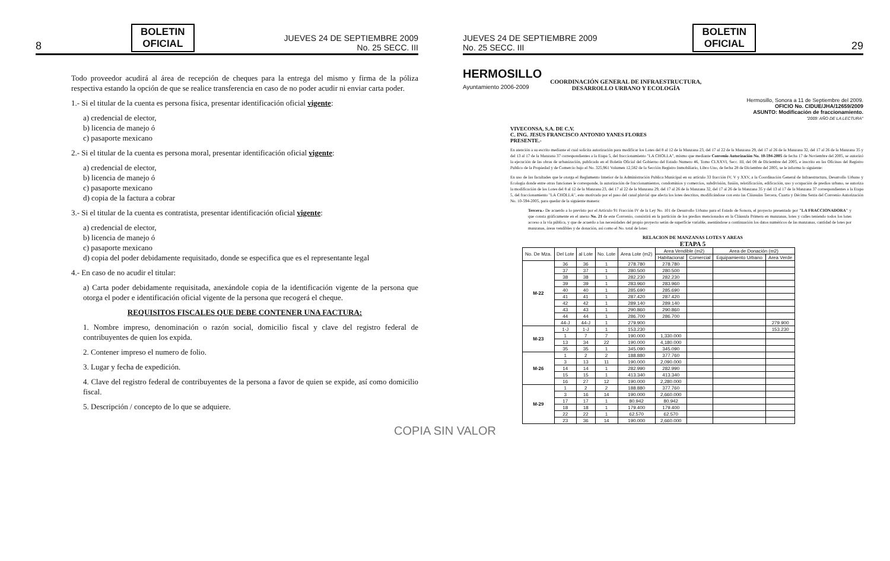8
BOLETIN
OFICIAL
JUEVES 24 DE SEPTIEMBRE 2009
No. 25 SECC. III
Todo proveedor acudirá al área de recepción de cheques para la entrega del mismo y firma de la póliza respectiva estando la opción de que se realice transferencia en caso de no poder acudir ni enviar carta poder.
1.- Si el titular de la cuenta es persona física, presentar identificación oficial vigente:
a) credencial de elector,
b) licencia de manejo ó
c) pasaporte mexicano
2.- Si el titular de la cuenta es persona moral, presentar identificación oficial vigente:
a) credencial de elector,
b) licencia de manejo ó
c) pasaporte mexicano
d) copia de la factura a cobrar
3.- Si el titular de la cuenta es contratista, presentar identificación oficial vigente:
a) credencial de elector,
b) licencia de manejo ó
c) pasaporte mexicano
d) copia del poder debidamente requisitado, donde se especifica que es el representante legal
4.- En caso de no acudir el titular:
a) Carta poder debidamente requisitada, anexándole copia de la identificación vigente de la persona que otorga el poder e identificación oficial vigente de la persona que recogerá el cheque.
REQUISITOS FISCALES QUE DEBE CONTENER UNA FACTURA:
1. Nombre impreso, denominación o razón social, domicilio fiscal y clave del registro federal de contribuyentes de quien los expida.
2. Contener impreso el numero de folio.
3. Lugar y fecha de expedición.
4. Clave del registro federal de contribuyentes de la persona a favor de quien se expide, así como domicilio fiscal.
5. Descripción / concepto de lo que se adquiere.
JUEVES 24 DE SEPTIEMBRE 2009
No. 25 SECC. III
BOLETIN
OFICIAL
29
HERMOSILLO
Ayuntamiento 2006-2009
COORDINACIÓN GENERAL DE INFRAESTRUCTURA,
DESARROLLO URBANO Y ECOLOGÍA
Hermosillo, Sonora a 11 de Septiembre del 2009.
OFICIO No. CIDUE/JHA/12659/2009
ASUNTO: Modificación de fraccionamiento.
"2009: AÑO DE LA LECTURA"
VIVECONSA, S.A. DE C.V.
C. ING. JESUS FRANCISCO ANTONIO YANES FLORES
PRESENTE.-
En atención a su escrito mediante el cual solicita autorización para modificar los Lotes del 8 al 12 de la Manzana 23, del 17 al 22 de la Manzana 29, del 17 al 26 de la Manzana 32, del 17 al 26 de la Manzana 35 y del 13 al 17 de la Manzana 37 correspondientes a la Etapa 5, del fraccionamiento "LA CHOLLA", mismo que mediante Convenio Autorización No. 10-594-2005 de fecha 17 de Noviembre del 2005, se autorizó la ejecución de las obras de urbanización, publicado en el Boletín Oficial del Gobierno del Estado Numero 46, Tomo CLXXVI, Secc. III, del 08 de Diciembre del 2005, e inscrito en las Oficinas del Registro Publico de la Propiedad y de Comercio bajo el No. 325,961 Volumen 12,582 de la Sección Registro Inmobiliario, Libro Uno, de fecha 28 de Diciembre del 2005, se le informa lo siguiente:
En uso de las facultades que le otorga el Reglamento Interior de la Administración Publica Municipal en su artículo 33 fracción IV, V y XXV, a la Coordinación General de Infraestructura, Desarrollo Urbano y Ecología donde entre otras funciones le corresponde, la autorización de fraccionamientos, condominios y comercios, subdivisión, fusión, relotificación, edificación, uso y ocupación de predios urbano, se autoriza la modificación de los Lotes del 8 al 12 de la Manzana 23, del 17 al 22 de la Manzana 29, del 17 al 26 de la Manzana 32, del 17 al 26 de la Manzana 35 y del 13 al 17 de la Manzana 37 correspondientes a la Etapa 5, del fraccionamiento "LA CHOLLA", esto motivado por el paso del canal pluvial que afecta los lotes descritos, modificándose con esto las Cláusulas Tercera, Cuarta y Décima Sexta del Convenio Autorización No. 10-594-2005, para quedar de la siguiente manera:
Tercera.- De acuerdo a lo previsto por el Artículo 91 Fracción IV de la Ley No. 101 de Desarrollo Urbano para el Estado de Sonora, el proyecto presentado por "LA FRACCIONADORA" y que consta gráficamente en el anexo No. 21 de este Convenio, consistirá en la partición de los predios mencionados en la Cláusula Primera en manzanas, lotes y calles teniendo todos los lotes acceso a la vía pública, y que de acuerdo a las necesidades del propio proyecto serán de superficie variable, asentándose a continuación los datos numéricos de las manzanas, cantidad de lotes por manzanas, áreas vendibles y de donación, así como el No. total de lotes:
RELACION DE MANZANAS LOTES Y AREAS
ETAPA 5
| No. De Mza. | Del Lote | al Lote | No. Lote | Area Lote (m2) | Area Vendible (m2) | | Area de Donación (m2) | |
| --- | --- | --- | --- | --- | --- | --- | --- | --- |
| | | | | | Habitacional | Comercial | Equipamiento Urbano | Area Verde |
| M-22 | 36 | 36 | 1 | 278.780 | 278.780 | | | |
| | 37 | 37 | 1 | 280.500 | 280.500 | | | |
| | 38 | 38 | 1 | 282.230 | 282.230 | | | |
| | 39 | 39 | 1 | 283.960 | 283.960 | | | |
| | 40 | 40 | 1 | 285.690 | 285.690 | | | |
| | 41 | 41 | 1 | 287.420 | 287.420 | | | |
| | 42 | 42 | 1 | 289.140 | 289.140 | | | |
| | 43 | 43 | 1 | 290.860 | 290.860 | | | |
| | 44 | 44 | 1 | 286.700 | 286.700 | | | |
| | 44-J | 44-J | 1 | 279.900 | | | | 279.900 |
| M-23 | 1-J | 1-J | 1 | 153.230 | | | | 153.230 |
| | 1 | 7 | 7 | 190.000 | 1,330.000 | | | |
| | 13 | 34 | 22 | 190.000 | 4,180.000 | | | |
| | 35 | 35 | 1 | 345.090 | 345.090 | | | |
| M-26 | 1 | 2 | 2 | 188.880 | 377.760 | | | |
| | 3 | 13 | 11 | 190.000 | 2,090.000 | | | |
| | 14 | 14 | 1 | 282.990 | 282.990 | | | |
| | 15 | 15 | 1 | 413.340 | 413.340 | | | |
| | 16 | 27 | 12 | 190.000 | 2,280.000 | | | |
| M-29 | 1 | 2 | 2 | 188.880 | 377.760 | | | |
| | 3 | 16 | 14 | 190.000 | 2,660.000 | | | |
| | 17 | 17 | 1 | 80.942 | 80.942 | | | |
| | 18 | 18 | 1 | 179.400 | 179.400 | | | |
| | 22 | 22 | 1 | 62.570 | 62.570 | | | |
| | 23 | 36 | 14 | 190.000 | 2,660.000 | | | |
COPIA SIN VALOR